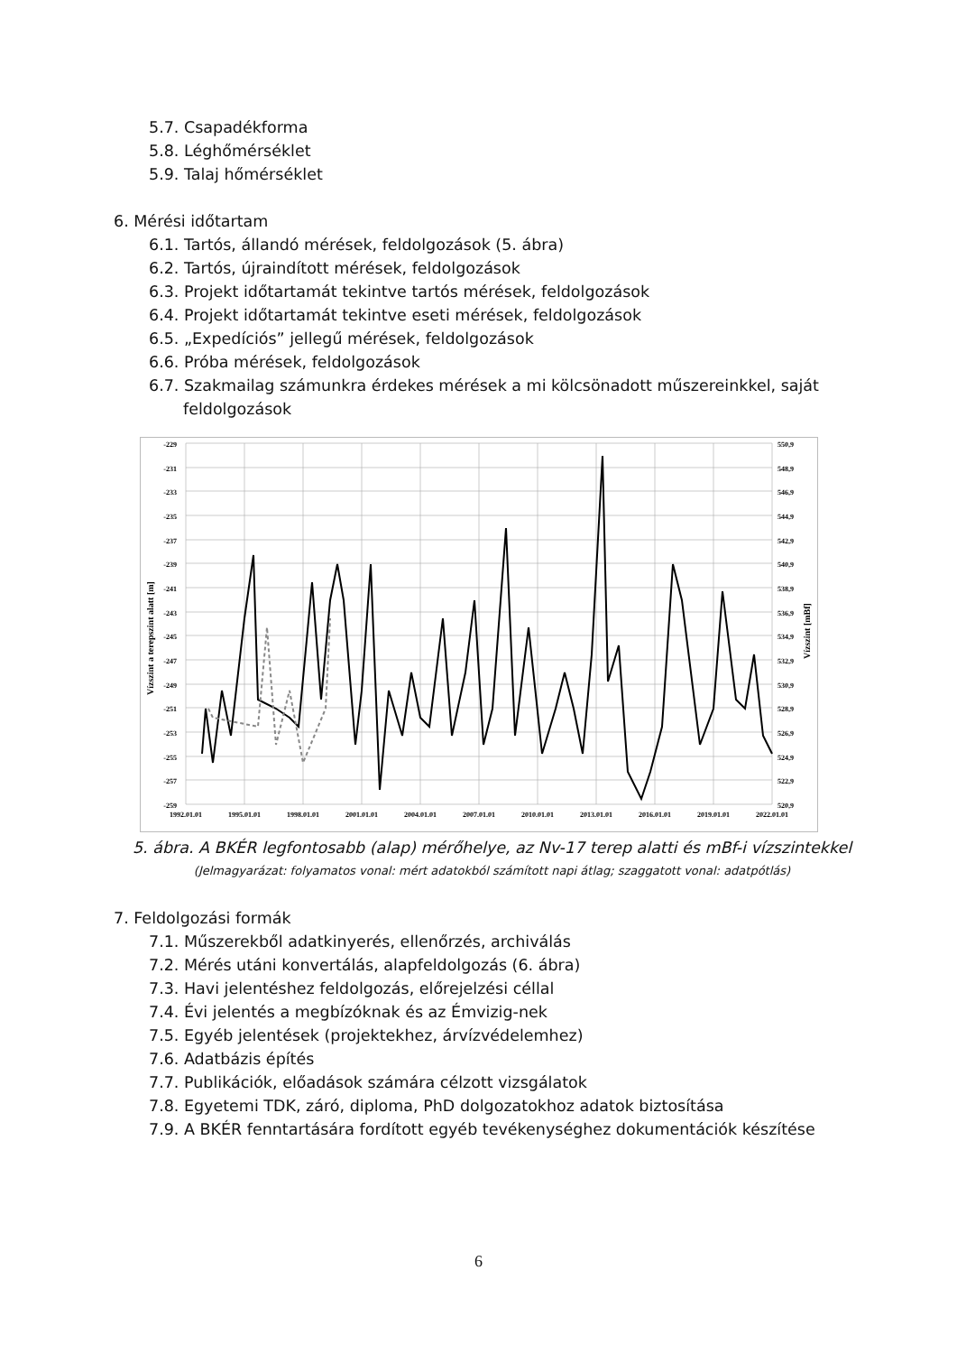5.7. Csapadékforma
5.8. Léghőmérséklet
5.9. Talaj hőmérséklet
6. Mérési időtartam
6.1. Tartós, állandó mérések, feldolgozások (5. ábra)
6.2. Tartós, újraindított mérések, feldolgozások
6.3. Projekt időtartamát tekintve tartós mérések, feldolgozások
6.4. Projekt időtartamát tekintve eseti mérések, feldolgozások
6.5. „Expedíciós” jellegű mérések, feldolgozások
6.6. Próba mérések, feldolgozások
6.7. Szakmailag számunkra érdekes mérések a mi kölcsönadott műszereinkkel, saját
feldolgozások
-229
-231
-233
-235
-237
-239
-241
-243
-245
-247
-249
-251
-253
-255
-257
-259
550,9
548,9
546,9
544,9
542,9
540,9
538,9
536,9
534,9
532,9
530,9
528,9
526,9
524,9
522,9
520,9
1992.01.01
1995.01.01
1998.01.01
2001.01.01
2004.01.01
2007.01.01
2010.01.01
2013.01.01
2016.01.01
2019.01.01
2022.01.01
Vízszint a terepszint alatt [m]
Vízszint [mBf]
5. ábra. A BKÉR legfontosabb (alap) mérőhelye, az Nv-17 terep alatti és mBf-i vízszintekkel
(Jelmagyarázat: folyamatos vonal: mért adatokból számított napi átlag; szaggatott vonal: adatpótlás)
7. Feldolgozási formák
7.1. Műszerekből adatkinyerés, ellenőrzés, archiválás
7.2. Mérés utáni konvertálás, alapfeldolgozás (6. ábra)
7.3. Havi jelentéshez feldolgozás, előrejelzési céllal
7.4. Évi jelentés a megbízóknak és az Émvizig-nek
7.5. Egyéb jelentések (projektekhez, árvízvédelemhez)
7.6. Adatbázis építés
7.7. Publikációk, előadások számára célzott vizsgálatok
7.8. Egyetemi TDK, záró, diploma, PhD dolgozatokhoz adatok biztosítása
7.9. A BKÉR fenntartására fordított egyéb tevékenységhez dokumentációk készítése
6